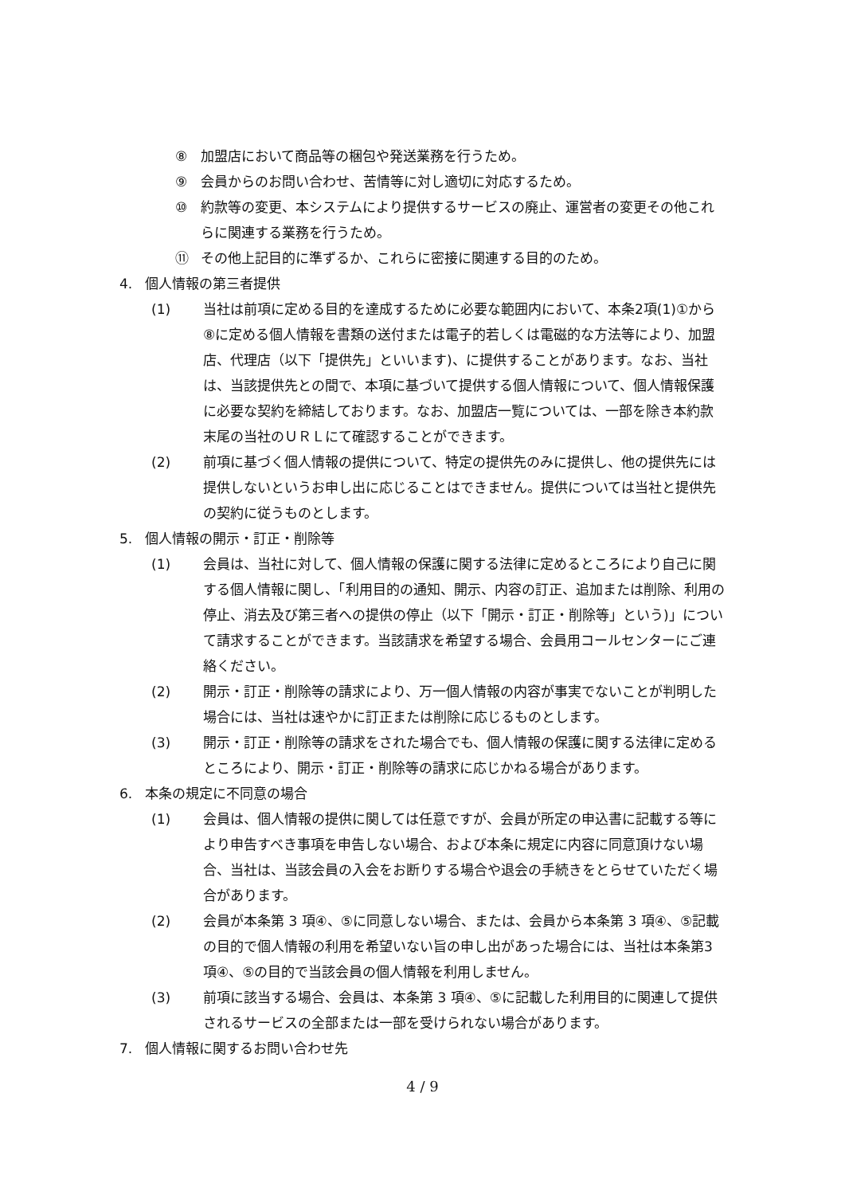⑧ 加盟店において商品等の梱包や発送業務を行うため。
⑨ 会員からのお問い合わせ、苦情等に対し適切に対応するため。
⑩ 約款等の変更、本システムにより提供するサービスの廃止、運営者の変更その他これらに関連する業務を行うため。
⑪ その他上記目的に準ずるか、これらに密接に関連する目的のため。
4. 個人情報の第三者提供
(1) 当社は前項に定める目的を達成するために必要な範囲内において、本条2項(1)①から⑧に定める個人情報を書類の送付または電子的若しくは電磁的な方法等により、加盟店、代理店（以下「提供先」といいます)、に提供することがあります。なお、当社は、当該提供先との間で、本項に基づいて提供する個人情報について、個人情報保護に必要な契約を締結しております。なお、加盟店一覧については、一部を除き本約款末尾の当社のＵＲＬにて確認することができます。
(2) 前項に基づく個人情報の提供について、特定の提供先のみに提供し、他の提供先には提供しないというお申し出に応じることはできません。提供については当社と提供先の契約に従うものとします。
5. 個人情報の開示・訂正・削除等
(1) 会員は、当社に対して、個人情報の保護に関する法律に定めるところにより自己に関する個人情報に関し、「利用目的の通知、開示、内容の訂正、追加または削除、利用の停止、消去及び第三者への提供の停止（以下「開示・訂正・削除等」という)」について請求することができます。当該請求を希望する場合、会員用コールセンターにご連絡ください。
(2) 開示・訂正・削除等の請求により、万一個人情報の内容が事実でないことが判明した場合には、当社は速やかに訂正または削除に応じるものとします。
(3) 開示・訂正・削除等の請求をされた場合でも、個人情報の保護に関する法律に定めるところにより、開示・訂正・削除等の請求に応じかねる場合があります。
6. 本条の規定に不同意の場合
(1) 会員は、個人情報の提供に関しては任意ですが、会員が所定の申込書に記載する等により申告すべき事項を申告しない場合、および本条に規定に内容に同意頂けない場合、当社は、当該会員の入会をお断りする場合や退会の手続きをとらせていただく場合があります。
(2) 会員が本条第 3 項④、⑤に同意しない場合、または、会員から本条第 3 項④、⑤記載の目的で個人情報の利用を希望いない旨の申し出があった場合には、当社は本条第3項④、⑤の目的で当該会員の個人情報を利用しません。
(3) 前項に該当する場合、会員は、本条第 3 項④、⑤に記載した利用目的に関連して提供されるサービスの全部または一部を受けられない場合があります。
7. 個人情報に関するお問い合わせ先
4 / 9